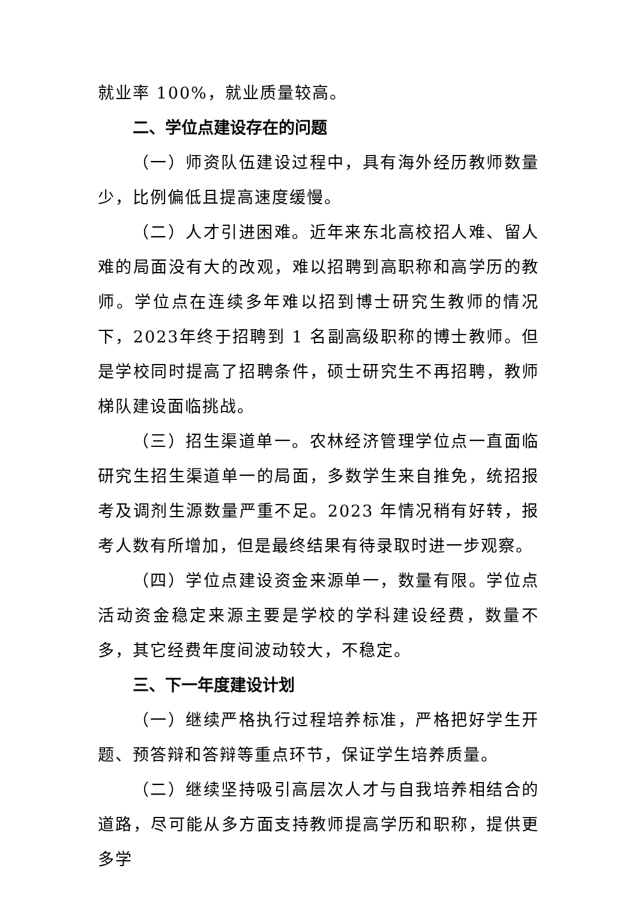就业率 100%，就业质量较高。
二、学位点建设存在的问题
（一）师资队伍建设过程中，具有海外经历教师数量少，比例偏低且提高速度缓慢。
（二）人才引进困难。近年来东北高校招人难、留人难的局面没有大的改观，难以招聘到高职称和高学历的教师。学位点在连续多年难以招到博士研究生教师的情况下，2023年终于招聘到 1 名副高级职称的博士教师。但是学校同时提高了招聘条件，硕士研究生不再招聘，教师梯队建设面临挑战。
（三）招生渠道单一。农林经济管理学位点一直面临研究生招生渠道单一的局面，多数学生来自推免，统招报考及调剂生源数量严重不足。2023 年情况稍有好转，报考人数有所增加，但是最终结果有待录取时进一步观察。
（四）学位点建设资金来源单一，数量有限。学位点活动资金稳定来源主要是学校的学科建设经费，数量不多，其它经费年度间波动较大，不稳定。
三、下一年度建设计划
（一）继续严格执行过程培养标准，严格把好学生开题、预答辩和答辩等重点环节，保证学生培养质量。
（二）继续坚持吸引高层次人才与自我培养相结合的道路，尽可能从多方面支持教师提高学历和职称，提供更多学